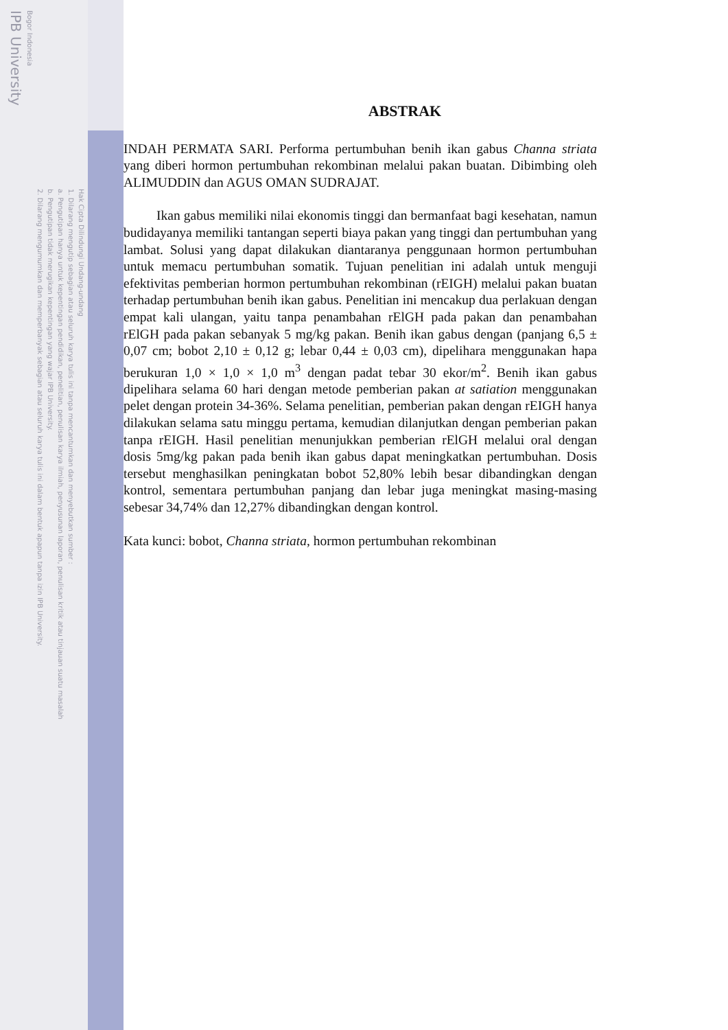IPB University
Bogor Indonesia
2. Dilarang mengumumkan dan memperbanyak sebagian atau seluruh karya tulis ini dalam bentuk apapun tanpa izin IPB University.
b. Pengutipan tidak merugikan kepentingan yang wajar IPB University.
a. Pengutipan hanya untuk kepentingan pendidikan, penelitian, penulisan karya ilmiah, penyusunan laporan, penulisan kritik atau tinjauan suatu masalah
1. Dilarang mengutip sebagian atau seluruh karya tulis ini tanpa mencantumkan dan menyebutkan sumber :
Hak Cipta Dilindungi Undang-undang
ABSTRAK
INDAH PERMATA SARI. Performa pertumbuhan benih ikan gabus Channa striata yang diberi hormon pertumbuhan rekombinan melalui pakan buatan. Dibimbing oleh ALIMUDDIN dan AGUS OMAN SUDRAJAT.
Ikan gabus memiliki nilai ekonomis tinggi dan bermanfaat bagi kesehatan, namun budidayanya memiliki tantangan seperti biaya pakan yang tinggi dan pertumbuhan yang lambat. Solusi yang dapat dilakukan diantaranya penggunaan hormon pertumbuhan untuk memacu pertumbuhan somatik. Tujuan penelitian ini adalah untuk menguji efektivitas pemberian hormon pertumbuhan rekombinan (rEIGH) melalui pakan buatan terhadap pertumbuhan benih ikan gabus. Penelitian ini mencakup dua perlakuan dengan empat kali ulangan, yaitu tanpa penambahan rElGH pada pakan dan penambahan rElGH pada pakan sebanyak 5 mg/kg pakan. Benih ikan gabus dengan (panjang 6,5 ± 0,07 cm; bobot 2,10 ± 0,12 g; lebar 0,44 ± 0,03 cm), dipelihara menggunakan hapa berukuran 1,0 × 1,0 × 1,0 m<sup>3</sup> dengan padat tebar 30 ekor/m<sup>2</sup>. Benih ikan gabus dipelihara selama 60 hari dengan metode pemberian pakan at satiation menggunakan pelet dengan protein 34-36%. Selama penelitian, pemberian pakan dengan rEIGH hanya dilakukan selama satu minggu pertama, kemudian dilanjutkan dengan pemberian pakan tanpa rEIGH. Hasil penelitian menunjukkan pemberian rElGH melalui oral dengan dosis 5mg/kg pakan pada benih ikan gabus dapat meningkatkan pertumbuhan. Dosis tersebut menghasilkan peningkatan bobot 52,80% lebih besar dibandingkan dengan kontrol, sementara pertumbuhan panjang dan lebar juga meningkat masing-masing sebesar 34,74% dan 12,27% dibandingkan dengan kontrol.
Kata kunci: bobot, Channa striata, hormon pertumbuhan rekombinan